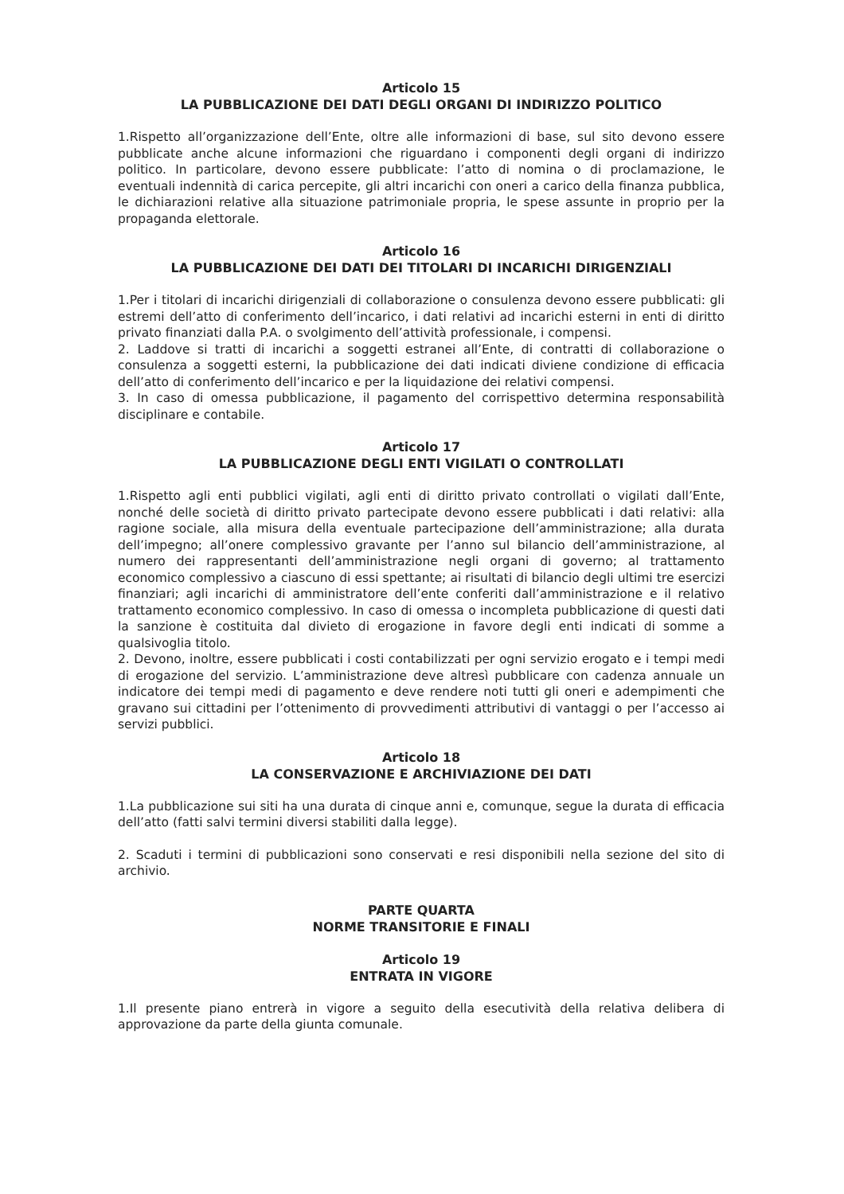Articolo 15
LA PUBBLICAZIONE DEI DATI DEGLI ORGANI DI INDIRIZZO POLITICO
1.Rispetto all’organizzazione dell’Ente, oltre alle informazioni di base, sul sito devono essere pubblicate anche alcune informazioni che riguardano i componenti degli organi di indirizzo politico. In particolare, devono essere pubblicate: l’atto di nomina o di proclamazione, le eventuali indennità di carica percepite, gli altri incarichi con oneri a carico della finanza pubblica, le dichiarazioni relative alla situazione patrimoniale propria, le spese assunte in proprio per la propaganda elettorale.
Articolo 16
LA PUBBLICAZIONE DEI DATI DEI TITOLARI DI INCARICHI DIRIGENZIALI
1.Per i titolari di incarichi dirigenziali di collaborazione o consulenza devono essere pubblicati: gli estremi dell’atto di conferimento dell’incarico, i dati relativi ad incarichi esterni in enti di diritto privato finanziati dalla P.A. o svolgimento dell’attività professionale, i compensi.
2. Laddove si tratti di incarichi a soggetti estranei all’Ente, di contratti di collaborazione o consulenza a soggetti esterni, la pubblicazione dei dati indicati diviene condizione di efficacia dell’atto di conferimento dell’incarico e per la liquidazione dei relativi compensi.
3. In caso di omessa pubblicazione, il pagamento del corrispettivo determina responsabilità disciplinare e contabile.
Articolo 17
LA PUBBLICAZIONE DEGLI ENTI VIGILATI O CONTROLLATI
1.Rispetto agli enti pubblici vigilati, agli enti di diritto privato controllati o vigilati dall’Ente, nonché delle società di diritto privato partecipate devono essere pubblicati i dati relativi: alla ragione sociale, alla misura della eventuale partecipazione dell’amministrazione; alla durata dell’impegno; all’onere complessivo gravante per l’anno sul bilancio dell’amministrazione, al numero dei rappresentanti dell’amministrazione negli organi di governo; al trattamento economico complessivo a ciascuno di essi spettante; ai risultati di bilancio degli ultimi tre esercizi finanziari; agli incarichi di amministratore dell’ente conferiti dall’amministrazione e il relativo trattamento economico complessivo. In caso di omessa o incompleta pubblicazione di questi dati la sanzione è costituita dal divieto di erogazione in favore degli enti indicati di somme a qualsivoglia titolo.
2. Devono, inoltre, essere pubblicati i costi contabilizzati per ogni servizio erogato e i tempi medi di erogazione del servizio. L’amministrazione deve altresì pubblicare con cadenza annuale un indicatore dei tempi medi di pagamento e deve rendere noti tutti gli oneri e adempimenti che gravano sui cittadini per l’ottenimento di provvedimenti attributivi di vantaggi o per l’accesso ai servizi pubblici.
Articolo 18
LA CONSERVAZIONE E ARCHIVIAZIONE DEI DATI
1.La pubblicazione sui siti ha una durata di cinque anni e, comunque, segue la durata di efficacia dell’atto (fatti salvi termini diversi stabiliti dalla legge).
2. Scaduti i termini di pubblicazioni sono conservati e resi disponibili nella sezione del sito di archivio.
PARTE QUARTA
NORME TRANSITORIE E FINALI
Articolo 19
ENTRATA IN VIGORE
1.Il presente piano entrerà in vigore a seguito della esecutività della relativa delibera di approvazione da parte della giunta comunale.